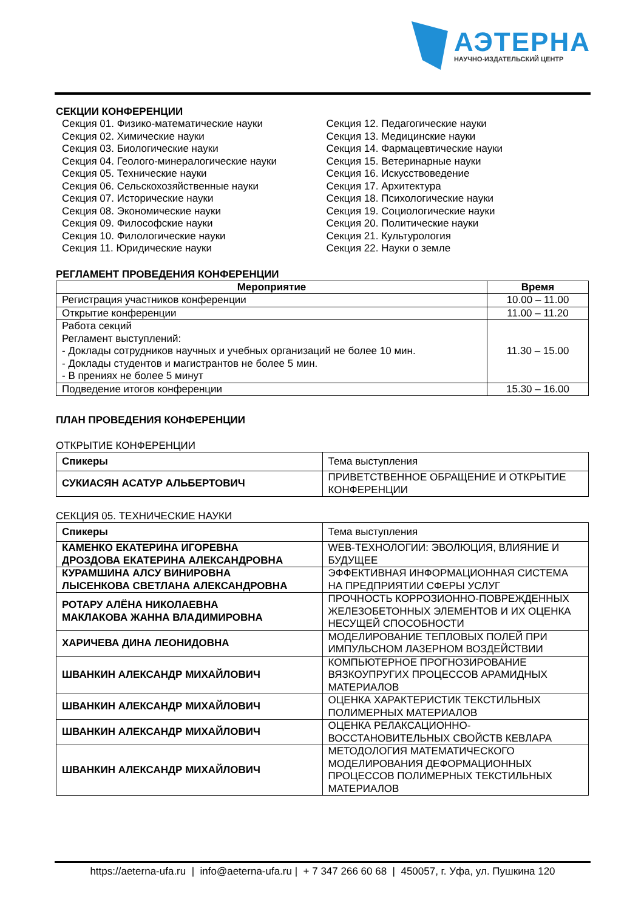АЭТЕРНА
НАУЧНО-ИЗДАТЕЛЬСКИЙ ЦЕНТР
СЕКЦИИ КОНФЕРЕНЦИИ
Секция 01. Физико-математические науки
Секция 02. Химические науки
Секция 03. Биологические науки
Секция 04. Геолого-минералогические науки
Секция 05. Технические науки
Секция 06. Сельскохозяйственные науки
Секция 07. Исторические науки
Секция 08. Экономические науки
Секция 09. Философские науки
Секция 10. Филологические науки
Секция 11. Юридические науки
Секция 12. Педагогические науки
Секция 13. Медицинские науки
Секция 14. Фармацевтические науки
Секция 15. Ветеринарные науки
Секция 16. Искусствоведение
Секция 17. Архитектура
Секция 18. Психологические науки
Секция 19. Социологические науки
Секция 20. Политические науки
Секция 21. Культурология
Секция 22. Науки о земле
РЕГЛАМЕНТ ПРОВЕДЕНИЯ КОНФЕРЕНЦИИ
| Мероприятие | Время |
| --- | --- |
| Регистрация участников конференции | 10.00 – 11.00 |
| Открытие конференции | 11.00 – 11.20 |
| Работа секций Регламент выступлений: - Доклады сотрудников научных и учебных организаций не более 10 мин. - Доклады студентов и магистрантов не более 5 мин. - В прениях не более 5 минут | 11.30 – 15.00 |
| Подведение итогов конференции | 15.30 – 16.00 |
ПЛАН ПРОВЕДЕНИЯ КОНФЕРЕНЦИИ
ОТКРЫТИЕ КОНФЕРЕНЦИИ
| Спикеры | Тема выступления |
| СУКИАСЯН АСАТУР АЛЬБЕРТОВИЧ | ПРИВЕТСТВЕННОЕ ОБРАЩЕНИЕ И ОТКРЫТИЕ КОНФЕРЕНЦИИ |
СЕКЦИЯ 05. ТЕХНИЧЕСКИЕ НАУКИ
| Спикеры | Тема выступления |
| КАМЕНКО ЕКАТЕРИНА ИГОРЕВНА ДРОЗДОВА ЕКАТЕРИНА АЛЕКСАНДРОВНА | WEB-ТЕХНОЛОГИИ: ЭВОЛЮЦИЯ, ВЛИЯНИЕ И БУДУЩЕЕ |
| КУРАМШИНА АЛСУ ВИНИРОВНА ЛЫСЕНКОВА СВЕТЛАНА АЛЕКСАНДРОВНА | ЭФФЕКТИВНАЯ ИНФОРМАЦИОННАЯ СИСТЕМА НА ПРЕДПРИЯТИИ СФЕРЫ УСЛУГ |
| РОТАРУ АЛЁНА НИКОЛАЕВНА МАКЛАКОВА ЖАННА ВЛАДИМИРОВНА | ПРОЧНОСТЬ КОРРОЗИОННО-ПОВРЕЖДЕННЫХ ЖЕЛЕЗОБЕТОННЫХ ЭЛЕМЕНТОВ И ИХ ОЦЕНКА НЕСУЩЕЙ СПОСОБНОСТИ |
| ХАРИЧЕВА ДИНА ЛЕОНИДОВНА | МОДЕЛИРОВАНИЕ ТЕПЛОВЫХ ПОЛЕЙ ПРИ ИМПУЛЬСНОМ ЛАЗЕРНОМ ВОЗДЕЙСТВИИ |
| ШВАНКИН АЛЕКСАНДР МИХАЙЛОВИЧ | КОМПЬЮТЕРНОЕ ПРОГНОЗИРОВАНИЕ ВЯЗКОУПРУГИХ ПРОЦЕССОВ АРАМИДНЫХ МАТЕРИАЛОВ |
| ШВАНКИН АЛЕКСАНДР МИХАЙЛОВИЧ | ОЦЕНКА ХАРАКТЕРИСТИК ТЕКСТИЛЬНЫХ ПОЛИМЕРНЫХ МАТЕРИАЛОВ |
| ШВАНКИН АЛЕКСАНДР МИХАЙЛОВИЧ | ОЦЕНКА РЕЛАКСАЦИОННО-ВОССТАНОВИТЕЛЬНЫХ СВОЙСТВ КЕВЛАРА |
| ШВАНКИН АЛЕКСАНДР МИХАЙЛОВИЧ | МЕТОДОЛОГИЯ МАТЕМАТИЧЕСКОГО МОДЕЛИРОВАНИЯ ДЕФОРМАЦИОННЫХ ПРОЦЕССОВ ПОЛИМЕРНЫХ ТЕКСТИЛЬНЫХ МАТЕРИАЛОВ |
https://aeterna-ufa.ru | info@aeterna-ufa.ru | + 7 347 266 60 68 | 450057, г. Уфа, ул. Пушкина 120